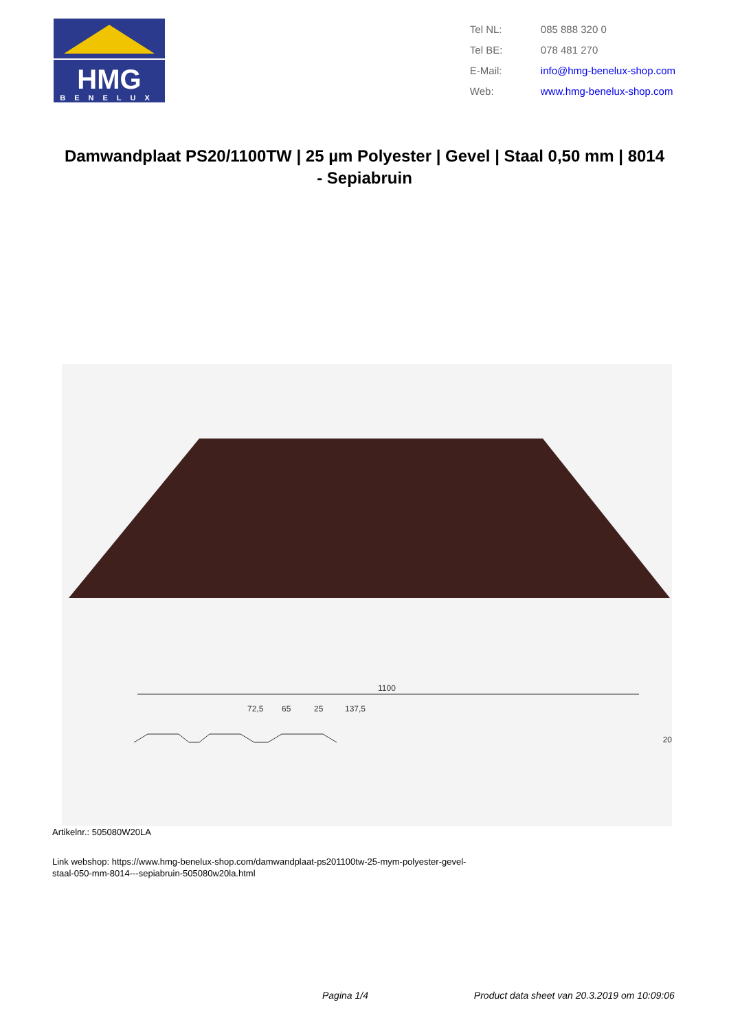HMG
BENELUX
| Tel NL: | 085 888 320 0 |
| Tel BE: | 078 481 270 |
| E-Mail: | info@hmg-benelux-shop.com |
| Web: | www.hmg-benelux-shop.com |
Damwandplaat PS20/1100TW | 25 µm Polyester | Gevel | Staal 0,50 mm | 8014 - Sepiabruin
1100
72,5
65
25
137,5
20
Artikelnr.: 505080W20LA
Link webshop: https://www.hmg-benelux-shop.com/damwandplaat-ps201100tw-25-mym-polyester-gevel-
staal-050-mm-8014---sepiabruin-505080w20la.html
Pagina 1/4 Product data sheet van 20.3.2019 om 10:09:06